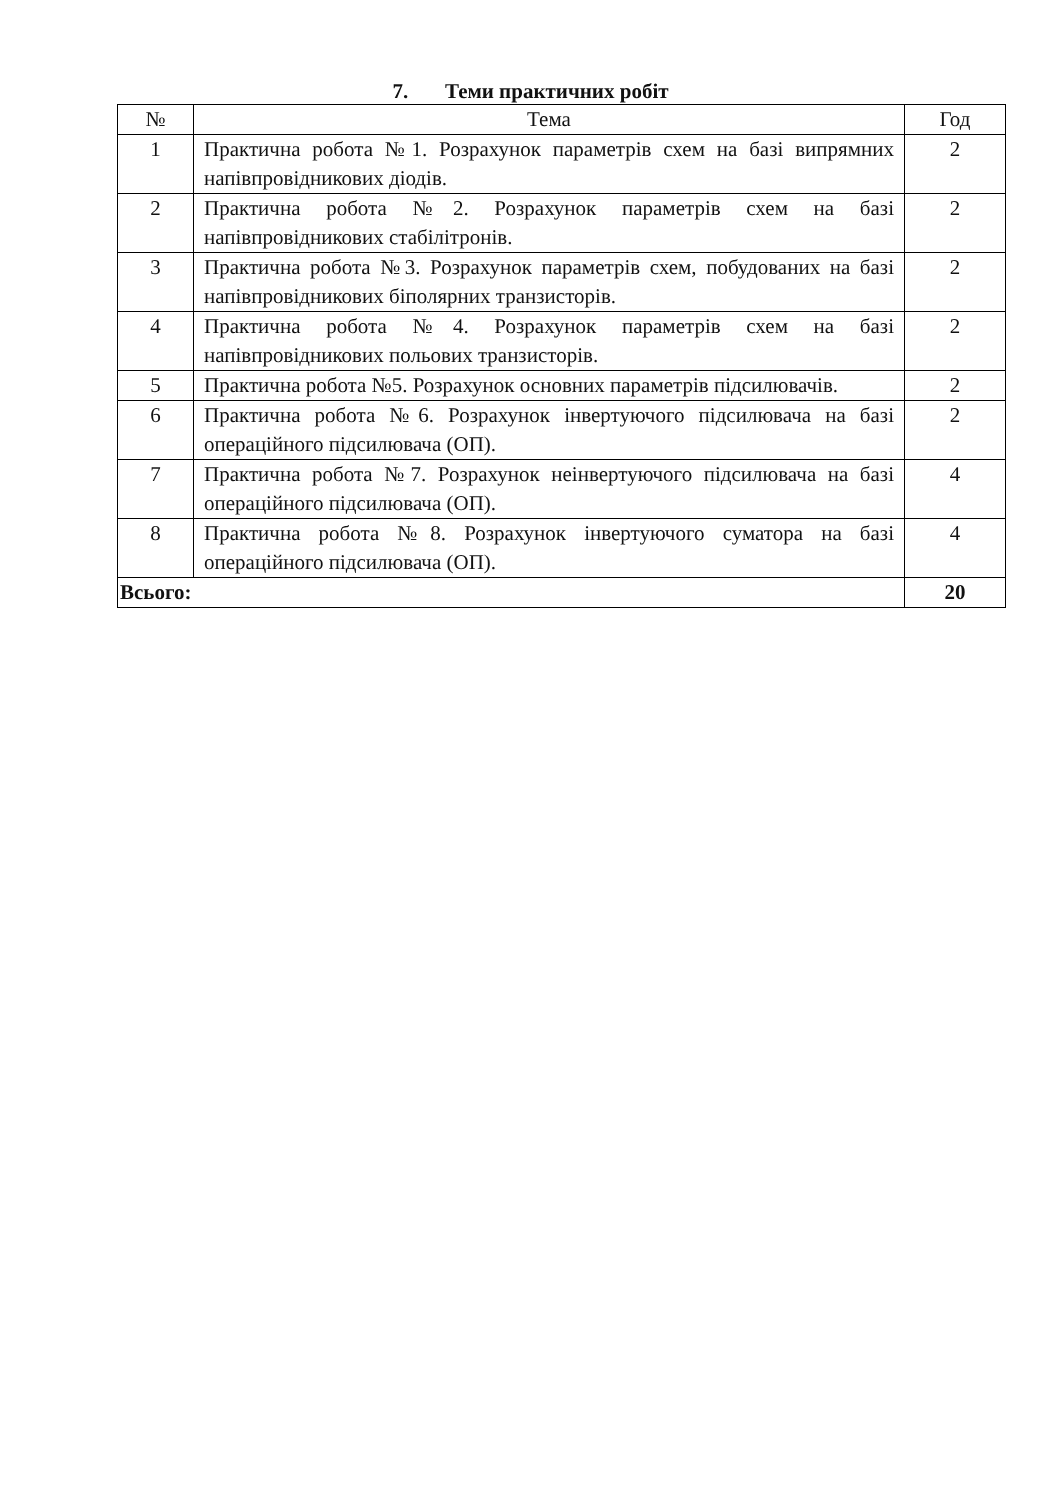7. Теми практичних робіт
| № | Тема | Год |
| --- | --- | --- |
| 1 | Практична робота №1. Розрахунок параметрів схем на базі випрямних напівпровідникових діодів. | 2 |
| 2 | Практична робота №2. Розрахунок параметрів схем на базі напівпровідникових стабілітронів. | 2 |
| 3 | Практична робота №3. Розрахунок параметрів схем, побудованих на базі напівпровідникових біполярних транзисторів. | 2 |
| 4 | Практична робота №4. Розрахунок параметрів схем на базі напівпровідникових польових транзисторів. | 2 |
| 5 | Практична робота №5. Розрахунок основних параметрів підсилювачів. | 2 |
| 6 | Практична робота №6. Розрахунок інвертуючого підсилювача на базі операційного підсилювача (ОП). | 2 |
| 7 | Практична робота №7. Розрахунок неінвертуючого підсилювача на базі операційного підсилювача (ОП). | 4 |
| 8 | Практична робота №8. Розрахунок інвертуючого суматора на базі операційного підсилювача (ОП). | 4 |
| Всього: | | 20 |